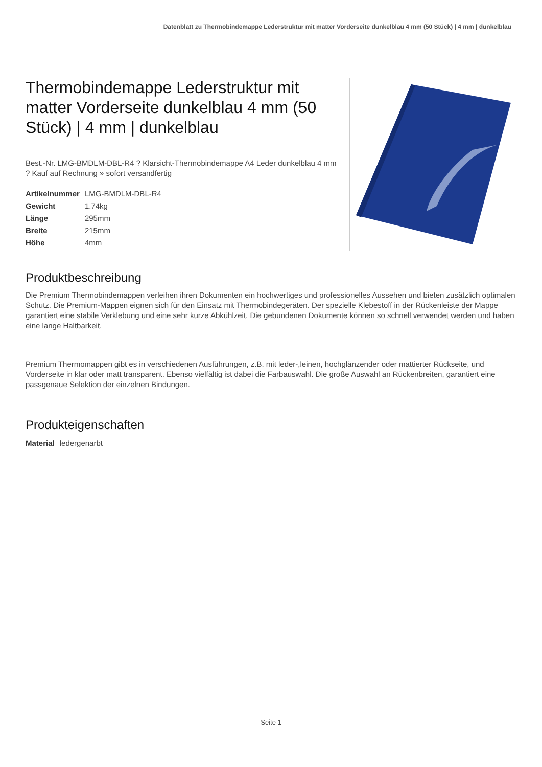Datenblatt zu Thermobindemappe Lederstruktur mit matter Vorderseite dunkelblau 4 mm (50 Stück) | 4 mm | dunkelblau
Thermobindemappe Lederstruktur mit matter Vorderseite dunkelblau 4 mm (50 Stück) | 4 mm | dunkelblau
Best.-Nr. LMG-BMDLM-DBL-R4 ? Klarsicht-Thermobindemappe A4 Leder dunkelblau 4 mm ? Kauf auf Rechnung » sofort versandfertig
| Artikelnummer | LMG-BMDLM-DBL-R4 |
| Gewicht | 1.74kg |
| Länge | 295mm |
| Breite | 215mm |
| Höhe | 4mm |
Produktbeschreibung
Die Premium Thermobindemappen verleihen ihren Dokumenten ein hochwertiges und professionelles Aussehen und bieten zusätzlich optimalen Schutz. Die Premium-Mappen eignen sich für den Einsatz mit Thermobindegeräten. Der spezielle Klebestoff in der Rückenleiste der Mappe garantiert eine stabile Verklebung und eine sehr kurze Abkühlzeit. Die gebundenen Dokumente können so schnell verwendet werden und haben eine lange Haltbarkeit.
Premium Thermomappen gibt es in verschiedenen Ausführungen, z.B. mit leder-,leinen, hochglänzender oder mattierter Rückseite, und Vorderseite in klar oder matt transparent. Ebenso vielfältig ist dabei die Farbauswahl. Die große Auswahl an Rückenbreiten, garantiert eine passgenaue Selektion der einzelnen Bindungen.
Produkteigenschaften
| Material | ledergenarbt |
Seite 1